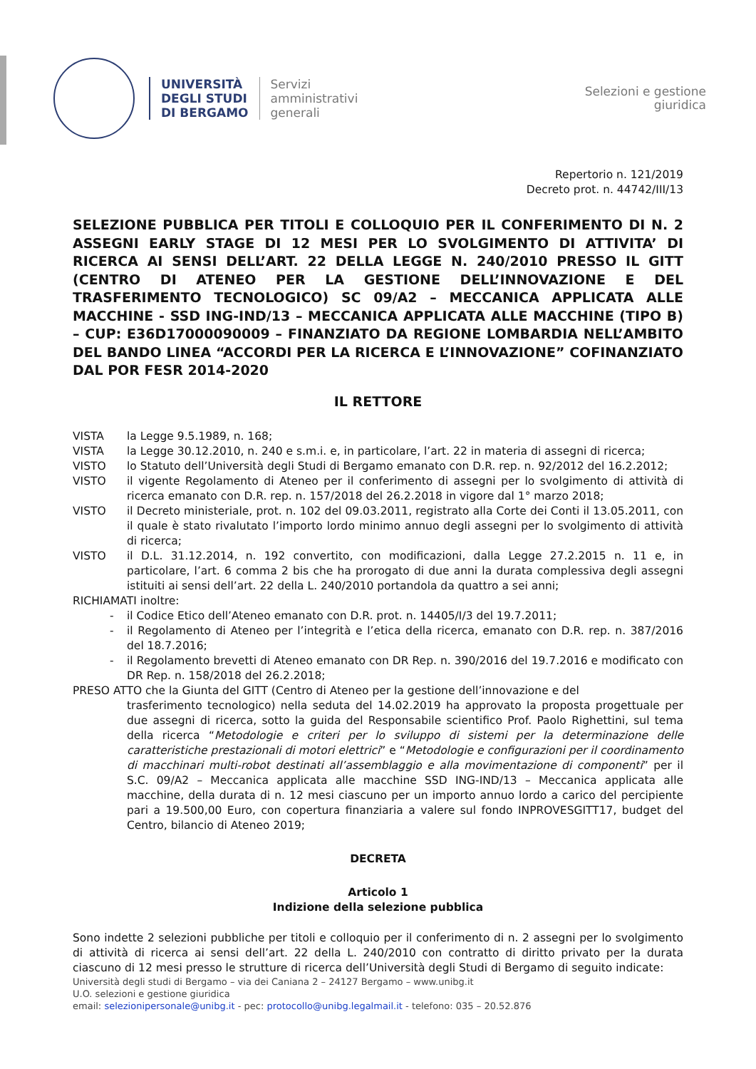UNIVERSITÀ
DEGLI STUDI
DI BERGAMO
Servizi
amministrativi
generali
Selezioni e gestione
giuridica
Repertorio n. 121/2019
Decreto prot. n. 44742/III/13
SELEZIONE PUBBLICA PER TITOLI E COLLOQUIO PER IL CONFERIMENTO DI N. 2 ASSEGNI EARLY STAGE DI 12 MESI PER LO SVOLGIMENTO DI ATTIVITA’ DI RICERCA AI SENSI DELL’ART. 22 DELLA LEGGE N. 240/2010 PRESSO IL GITT (CENTRO DI ATENEO PER LA GESTIONE DELL’INNOVAZIONE E DEL TRASFERIMENTO TECNOLOGICO) SC 09/A2 – MECCANICA APPLICATA ALLE MACCHINE - SSD ING-IND/13 – MECCANICA APPLICATA ALLE MACCHINE (TIPO B) – CUP: E36D17000090009 – FINANZIATO DA REGIONE LOMBARDIA NELL’AMBITO DEL BANDO LINEA “ACCORDI PER LA RICERCA E L’INNOVAZIONE” COFINANZIATO DAL POR FESR 2014-2020
IL RETTORE
VISTA la Legge 9.5.1989, n. 168;
VISTA la Legge 30.12.2010, n. 240 e s.m.i. e, in particolare, l’art. 22 in materia di assegni di ricerca;
VISTO lo Statuto dell’Università degli Studi di Bergamo emanato con D.R. rep. n. 92/2012 del 16.2.2012;
VISTO il vigente Regolamento di Ateneo per il conferimento di assegni per lo svolgimento di attività di ricerca emanato con D.R. rep. n. 157/2018 del 26.2.2018 in vigore dal 1° marzo 2018;
VISTO il Decreto ministeriale, prot. n. 102 del 09.03.2011, registrato alla Corte dei Conti il 13.05.2011, con il quale è stato rivalutato l’importo lordo minimo annuo degli assegni per lo svolgimento di attività di ricerca;
VISTO il D.L. 31.12.2014, n. 192 convertito, con modificazioni, dalla Legge 27.2.2015 n. 11 e, in particolare, l’art. 6 comma 2 bis che ha prorogato di due anni la durata complessiva degli assegni istituiti ai sensi dell’art. 22 della L. 240/2010 portandola da quattro a sei anni;
RICHIAMATI inoltre:
- il Codice Etico dell’Ateneo emanato con D.R. prot. n. 14405/I/3 del 19.7.2011;
- il Regolamento di Ateneo per l’integrità e l’etica della ricerca, emanato con D.R. rep. n. 387/2016 del 18.7.2016;
- il Regolamento brevetti di Ateneo emanato con DR Rep. n. 390/2016 del 19.7.2016 e modificato con DR Rep. n. 158/2018 del 26.2.2018;
PRESO ATTO che la Giunta del GITT (Centro di Ateneo per la gestione dell’innovazione e del
trasferimento tecnologico) nella seduta del 14.02.2019 ha approvato la proposta progettuale per due assegni di ricerca, sotto la guida del Responsabile scientifico Prof. Paolo Righettini, sul tema della ricerca “Metodologie e criteri per lo sviluppo di sistemi per la determinazione delle caratteristiche prestazionali di motori elettrici” e “Metodologie e configurazioni per il coordinamento di macchinari multi-robot destinati all’assemblaggio e alla movimentazione di componenti” per il S.C. 09/A2 – Meccanica applicata alle macchine SSD ING-IND/13 – Meccanica applicata alle macchine, della durata di n. 12 mesi ciascuno per un importo annuo lordo a carico del percipiente pari a 19.500,00 Euro, con copertura finanziaria a valere sul fondo INPROVESGITT17, budget del Centro, bilancio di Ateneo 2019;
DECRETA
Articolo 1
Indizione della selezione pubblica
Sono indette 2 selezioni pubbliche per titoli e colloquio per il conferimento di n. 2 assegni per lo svolgimento di attività di ricerca ai sensi dell’art. 22 della L. 240/2010 con contratto di diritto privato per la durata ciascuno di 12 mesi presso le strutture di ricerca dell’Università degli Studi di Bergamo di seguito indicate:
Università degli studi di Bergamo – via dei Caniana 2 – 24127 Bergamo – www.unibg.it
U.O. selezioni e gestione giuridica
email: selezionipersonale@unibg.it - pec: protocollo@unibg.legalmail.it - telefono: 035 – 20.52.876